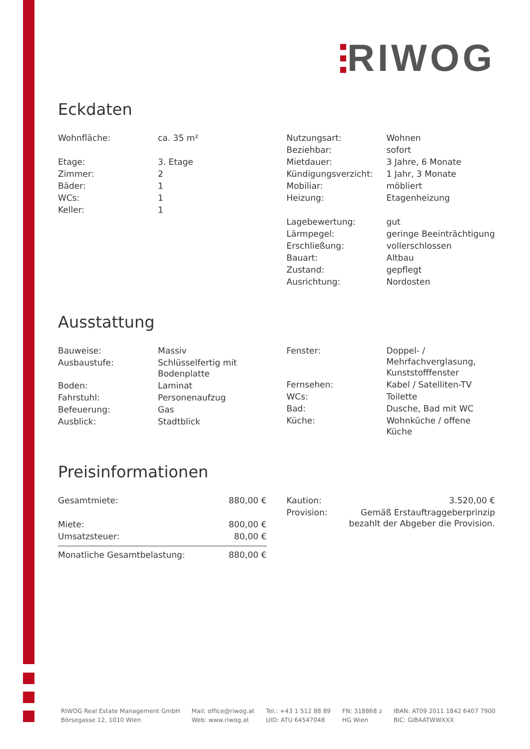RIWOG
Eckdaten
| Wohnfläche: | ca. 35 m² |
| Etage: | 3. Etage |
| Zimmer: | 2 |
| Bäder: | 1 |
| WCs: | 1 |
| Keller: | 1 |
| Nutzungsart: | Wohnen |
| Beziehbar: | sofort |
| Mietdauer: | 3 Jahre, 6 Monate |
| Kündigungsverzicht: | 1 Jahr, 3 Monate |
| Mobiliar: | möbliert |
| Heizung: | Etagenheizung |
| Lagebewertung: | gut |
| Lärmpegel: | geringe Beeinträchtigung |
| Erschließung: | vollerschlossen |
| Bauart: | Altbau |
| Zustand: | gepflegt |
| Ausrichtung: | Nordosten |
Ausstattung
| Bauweise: | Massiv |
| Ausbaustufe: | Schlüsselfertig mit Bodenplatte |
| Boden: | Laminat |
| Fahrstuhl: | Personenaufzug |
| Befeuerung: | Gas |
| Ausblick: | Stadtblick |
| Fenster: | Doppel- / Mehrfachverglasung, Kunststofffenster |
| Fernsehen: | Kabel / Satelliten-TV |
| WCs: | Toilette |
| Bad: | Dusche, Bad mit WC |
| Küche: | Wohnküche / offene Küche |
Preisinformationen
| Gesamtmiete: | 880,00 € |
| Miete: | 800,00 € |
| Umsatzsteuer: | 80,00 € |
| Monatliche Gesamtbelastung: | 880,00 € |
| Kaution: | 3.520,00 € |
| Provision: | Gemäß Erstauftraggeberprinzip bezahlt der Abgeber die Provision. |
RIWOG Real Estate Management GmbH
Börsegasse 12, 1010 Wien
Mail: office@riwog.at
Web: www.riwog.at
Tel.: +43 1 512 88 89
UID: ATU 64547048
FN: 318868 z
HG Wien
IBAN: AT09 2011 1842 6407 7900
BIC: GIBAATWWXXX